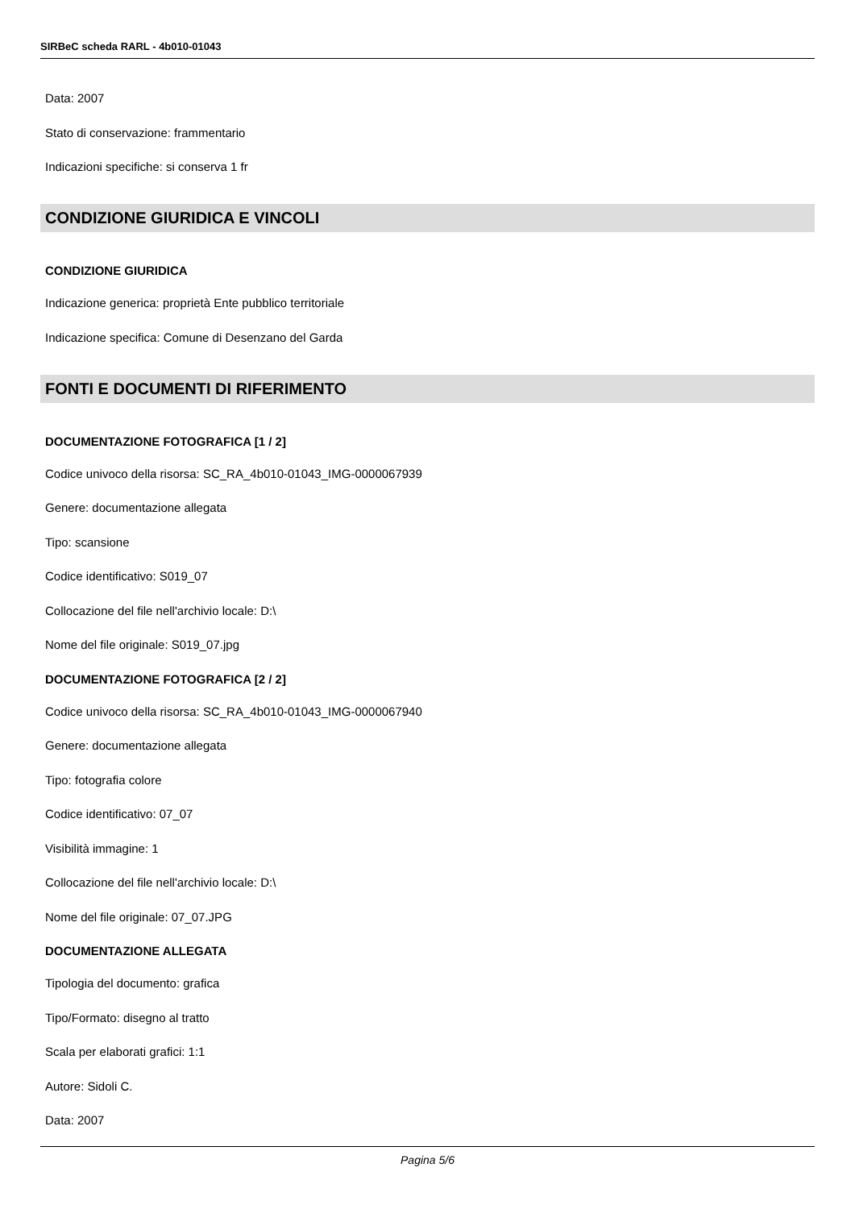SIRBeC scheda RARL - 4b010-01043
Data: 2007
Stato di conservazione: frammentario
Indicazioni specifiche: si conserva 1 fr
CONDIZIONE GIURIDICA E VINCOLI
CONDIZIONE GIURIDICA
Indicazione generica: proprietà Ente pubblico territoriale
Indicazione specifica: Comune di Desenzano del Garda
FONTI E DOCUMENTI DI RIFERIMENTO
DOCUMENTAZIONE FOTOGRAFICA [1 / 2]
Codice univoco della risorsa: SC_RA_4b010-01043_IMG-0000067939
Genere: documentazione allegata
Tipo: scansione
Codice identificativo: S019_07
Collocazione del file nell'archivio locale: D:\
Nome del file originale: S019_07.jpg
DOCUMENTAZIONE FOTOGRAFICA [2 / 2]
Codice univoco della risorsa: SC_RA_4b010-01043_IMG-0000067940
Genere: documentazione allegata
Tipo: fotografia colore
Codice identificativo: 07_07
Visibilità immagine: 1
Collocazione del file nell'archivio locale: D:\
Nome del file originale: 07_07.JPG
DOCUMENTAZIONE ALLEGATA
Tipologia del documento: grafica
Tipo/Formato: disegno al tratto
Scala per elaborati grafici: 1:1
Autore: Sidoli C.
Data: 2007
Pagina 5/6